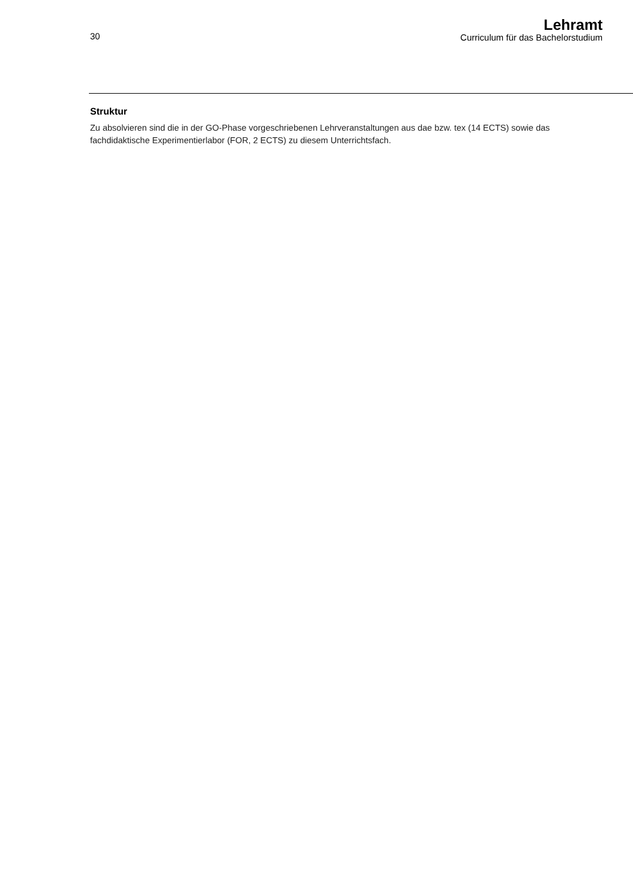30
Lehramt
Curriculum für das Bachelorstudium
Struktur
Zu absolvieren sind die in der GO-Phase vorgeschriebenen Lehrveranstaltungen aus dae bzw. tex (14 ECTS) sowie das fachdidaktische Experimentierlabor (FOR, 2 ECTS) zu diesem Unterrichtsfach.